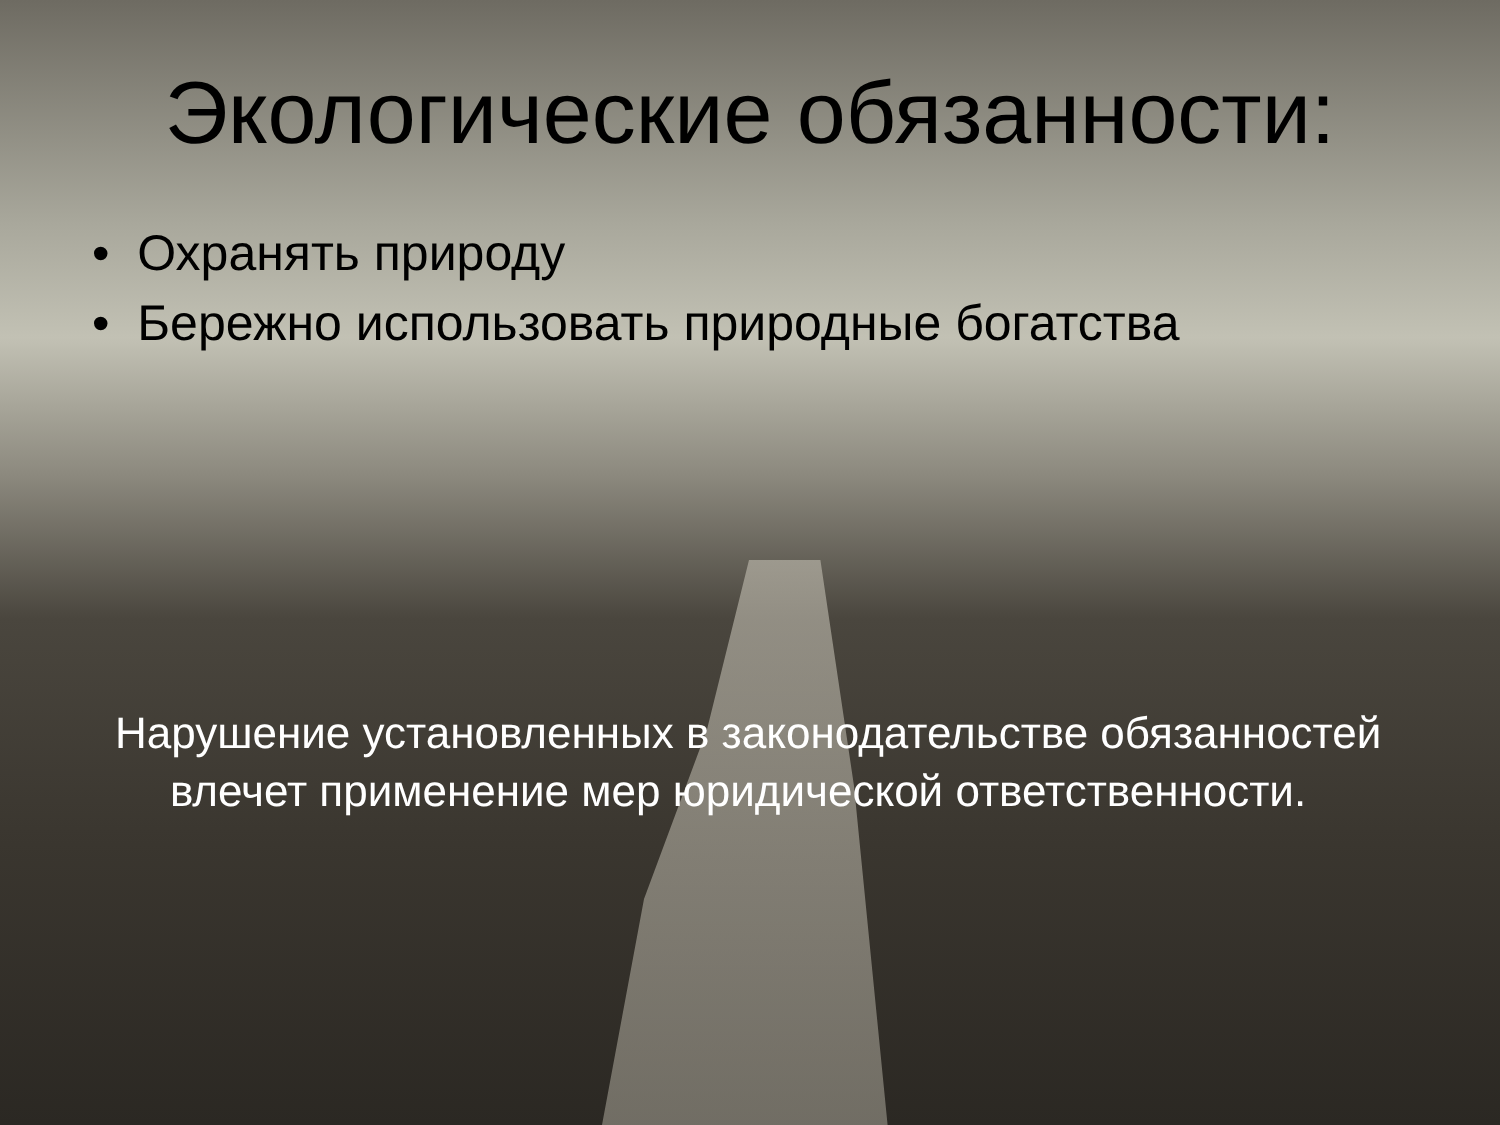Экологические обязанности:
• Охранять природу
• Бережно использовать природные богатства
Нарушение установленных в законодательстве обязанностей влечет применение мер юридической ответственности.